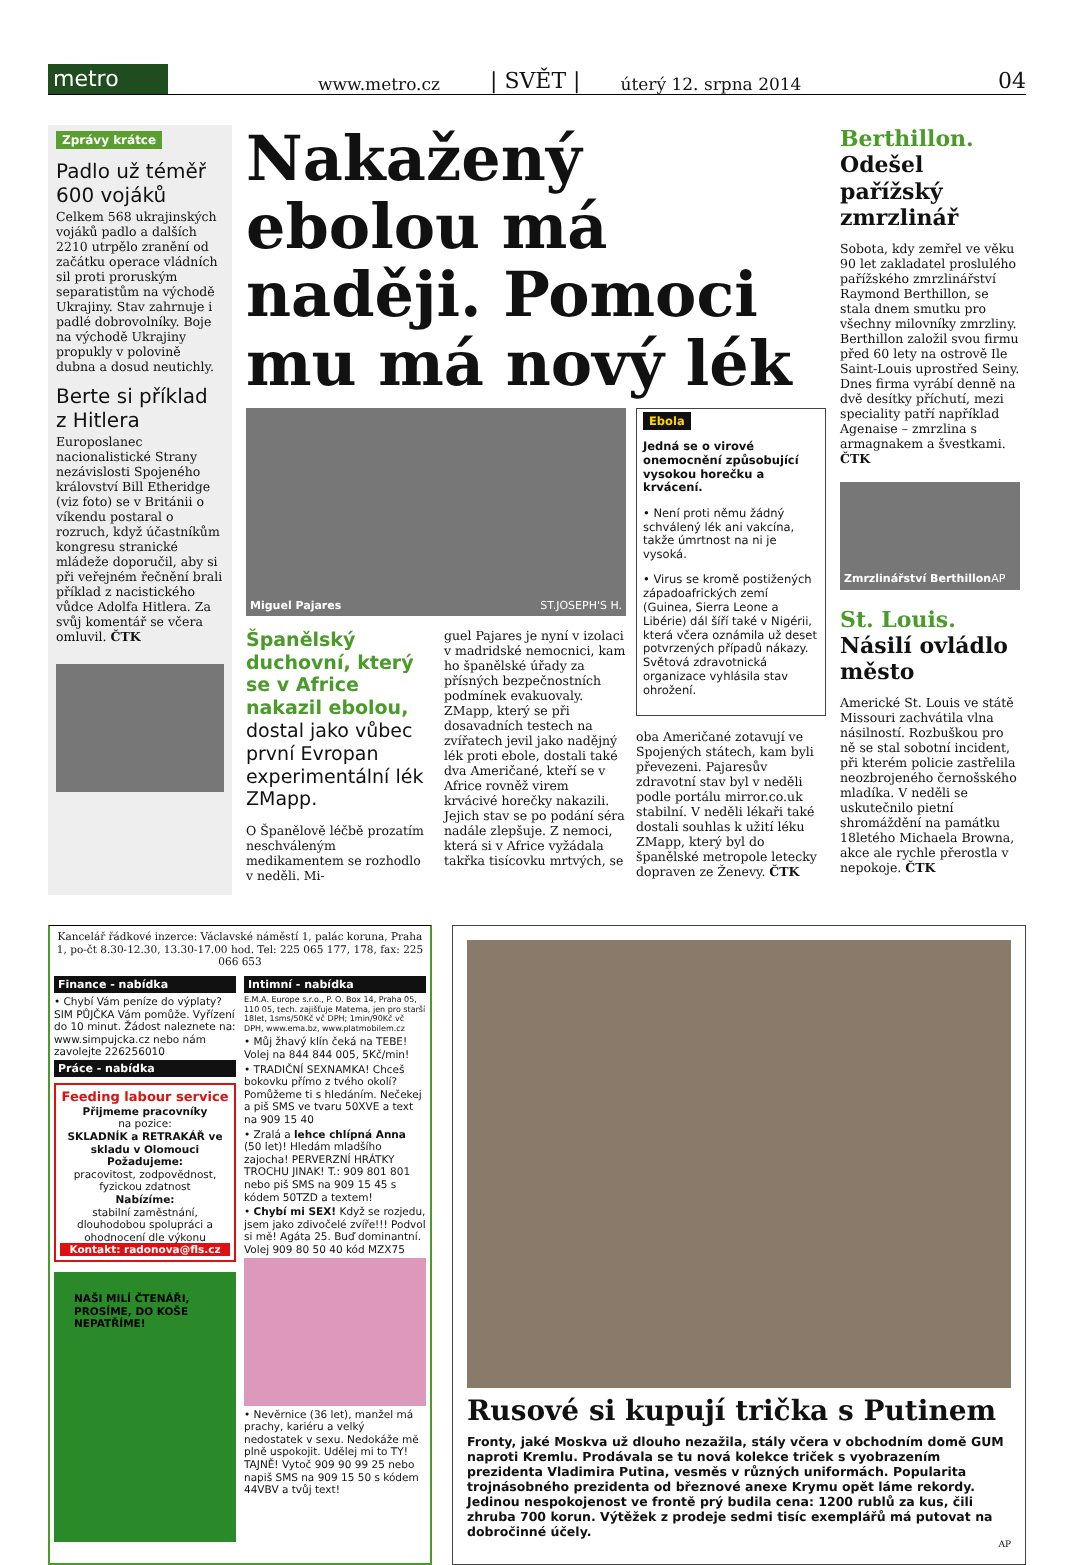metro
www.metro.cz | SVĚT | úterý 12. srpna 2014 04
Zprávy krátce
Padlo už téměř 600 vojáků
Celkem 568 ukrajinských vojáků padlo a dalších 2210 utrpělo zranění od začátku operace vládních sil proti proruským separatistům na východě Ukrajiny. Stav zahrnuje i padlé dobrovolníky. Boje na východě Ukrajiny propukly v polovině dubna a dosud neutichly.
Berte si příklad z Hitlera
Europoslanec nacionalistické Strany nezávislosti Spojeného království Bill Etheridge (viz foto) se v Británii o víkendu postaral o rozruch, když účastníkům kongresu stranické mládeže doporučil, aby si při veřejném řečnění brali příklad z nacistického vůdce Adolfa Hitlera. Za svůj komentář se včera omluvil. ČTK
Nakažený ebolou má naději. Pomoci mu má nový lék
Miguel Pajares ST.JOSEPH'S H.
Španělský duchovní, který se v Africe nakazil ebolou, dostal jako vůbec první Evropan experimentální lék ZMapp.
O Španělově léčbě prozatím neschváleným medikamentem se rozhodlo v neděli. Mi-
guel Pajares je nyní v izolaci v madridské nemocnici, kam ho španělské úřady za přísných bezpečnostních podmínek evakuovaly. ZMapp, který se při dosavadních testech na zvířatech jevil jako nadějný lék proti ebole, dostali také dva Američané, kteří se v Africe rovněž virem krvácivé horečky nakazili. Jejich stav se po podání séra nadále zlepšuje. Z nemoci, která si v Africe vyžádala takřka tisícovku mrtvých, se
Ebola
Jedná se o virové onemocnění způsobující vysokou horečku a krvácení.
• Není proti němu žádný schválený lék ani vakcína, takže úmrtnost na ni je vysoká.
• Virus se kromě postižených západoafrických zemí (Guinea, Sierra Leone a Libérie) dál šíří také v Nigérii, která včera oznámila už deset potvrzených případů nákazy. Světová zdravotnická organizace vyhlásila stav ohrožení.
oba Američané zotavují ve Spojených státech, kam byli převezeni. Pajaresův zdravotní stav byl v neděli podle portálu mirror.co.uk stabilní. V neděli lékaři také dostali souhlas k užití léku ZMapp, který byl do španělské metropole letecky dopraven ze Ženevy. ČTK
Berthillon. Odešel pařížský zmrzlinář
Sobota, kdy zemřel ve věku 90 let zakladatel proslulého pařížského zmrzlinářství Raymond Berthillon, se stala dnem smutku pro všechny milovníky zmrzliny. Berthillon založil svou firmu před 60 lety na ostrově Ile Saint-Louis uprostřed Seiny. Dnes firma vyrábí denně na dvě desítky příchutí, mezi speciality patří například Agenaise – zmrzlina s armagnakem a švestkami. ČTK
Zmrzlinářství Berthillon AP
St. Louis. Násilí ovládlo město
Americké St. Louis ve státě Missouri zachvátila vlna násilností. Rozbuškou pro ně se stal sobotní incident, při kterém policie zastřelila neozbrojeného černošského mladíka. V neděli se uskutečnilo pietní shromáždění na památku 18letého Michaela Browna, akce ale rychle přerostla v nepokoje. ČTK
Kancelář řádkové inzerce: Václavské náměstí 1, palác koruna, Praha 1, po-čt 8.30-12.30, 13.30-17.00 hod. Tel: 225 065 177, 178, fax: 225 066 653
Finance - nabídka
• Chybí Vám peníze do výplaty? SIM PŮJČKA Vám pomůže. Vyřízení do 10 minut. Žádost naleznete na: www.simpujcka.cz nebo nám zavolejte 226256010
Práce - nabídka
Feeding labour service
Přijmeme pracovníky
na pozice:
SKLADNÍK a RETRAKÁŘ ve skladu v Olomouci
Požadujeme:
pracovitost, zodpovědnost, fyzickou zdatnost
Nabízíme:
stabilní zaměstnání, dlouhodobou spolupráci a ohodnocení dle výkonu
Kontakt: radonova@fls.cz
NAŠI MILÍ ČTENÁŘI, PROSÍME, DO KOŠE NEPATŘÍME!
Intimní - nabídka
E.M.A. Europe s.r.o., P. O. Box 14, Praha 05, 110 05, tech. zajišťuje Matema, jen pro starší 18let, 1sms/50Kč vč DPH; 1min/90Kč vč DPH, www.ema.bz, www.platmobilem.cz
• Můj žhavý klín čeká na TEBE! Volej na 844 844 005, 5Kč/min!
• TRADIČNÍ SEXNAMKA! Chceš bokovku přímo z tvého okolí? Pomůžeme ti s hledáním. Nečekej a piš SMS ve tvaru 50XVE a text na 909 15 40
• Zralá a lehce chlípná Anna (50 let)! Hledám mladšího zajocha! PERVERZNÍ HRÁTKY TROCHU JINAK! T.: 909 801 801 nebo piš SMS na 909 15 45 s kódem 50TZD a textem!
• Chybí mi SEX! Když se rozjedu, jsem jako zdivočelé zvíře!!! Podvol si mě! Agáta 25. Buď dominantní. Volej 909 80 50 40 kód MZX75
• Nevěrnice (36 let), manžel má prachy, kariéru a velký nedostatek v sexu. Nedokáže mě plně uspokojit. Udělej mi to TY! TAJNĚ! Vytoč 909 90 99 25 nebo napiš SMS na 909 15 50 s kódem 44VBV a tvůj text!
Rusové si kupují trička s Putinem
Fronty, jaké Moskva už dlouho nezažila, stály včera v obchodním domě GUM naproti Kremlu. Prodávala se tu nová kolekce triček s vyobrazením prezidenta Vladimira Putina, vesměs v různých uniformách. Popularita trojnásobného prezidenta od březnové anexe Krymu opět láme rekordy. Jedinou nespokojenost ve frontě prý budila cena: 1200 rublů za kus, čili zhruba 700 korun. Výtěžek z prodeje sedmi tisíc exemplářů má putovat na dobročinné účely.
AP